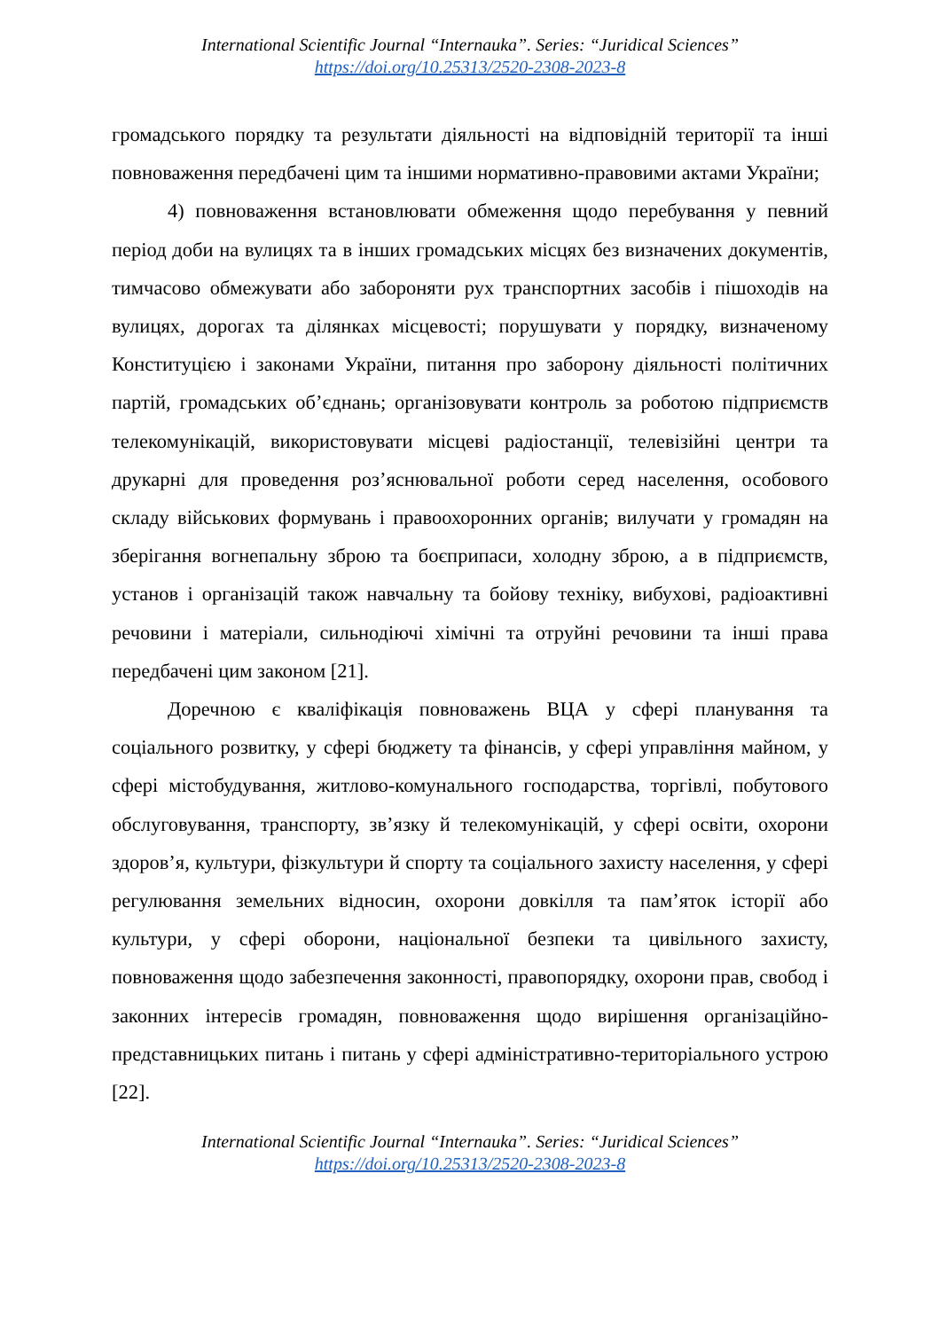International Scientific Journal “Internauka”. Series: “Juridical Sciences”
https://doi.org/10.25313/2520-2308-2023-8
громадського порядку та результати діяльності на відповідній території та інші повноваження передбачені цим та іншими нормативно-правовими актами України;
4) повноваження встановлювати обмеження щодо перебування у певний період доби на вулицях та в інших громадських місцях без визначених документів, тимчасово обмежувати або забороняти рух транспортних засобів і пішоходів на вулицях, дорогах та ділянках місцевості; порушувати у порядку, визначеному Конституцією і законами України, питання про заборону діяльності політичних партій, громадських об’єднань; організовувати контроль за роботою підприємств телекомунікацій, використовувати місцеві радіостанції, телевізійні центри та друкарні для проведення роз’яснювальної роботи серед населення, особового складу військових формувань і правоохоронних органів; вилучати у громадян на зберігання вогнепальну зброю та боєприпаси, холодну зброю, а в підприємств, установ і організацій також навчальну та бойову техніку, вибухові, радіоактивні речовини і матеріали, сильнодіючі хімічні та отруйні речовини та інші права передбачені цим законом [21].
Доречною є кваліфікація повноважень ВЦА у сфері планування та соціального розвитку, у сфері бюджету та фінансів, у сфері управління майном, у сфері містобудування, житлово-комунального господарства, торгівлі, побутового обслуговування, транспорту, зв’язку й телекомунікацій, у сфері освіти, охорони здоров’я, культури, фізкультури й спорту та соціального захисту населення, у сфері регулювання земельних відносин, охорони довкілля та пам’яток історії або культури, у сфері оборони, національної безпеки та цивільного захисту, повноваження щодо забезпечення законності, правопорядку, охорони прав, свобод і законних інтересів громадян, повноваження щодо вирішення організаційно-представницьких питань і питань у сфері адміністративно-територіального устрою [22].
International Scientific Journal “Internauka”. Series: “Juridical Sciences”
https://doi.org/10.25313/2520-2308-2023-8